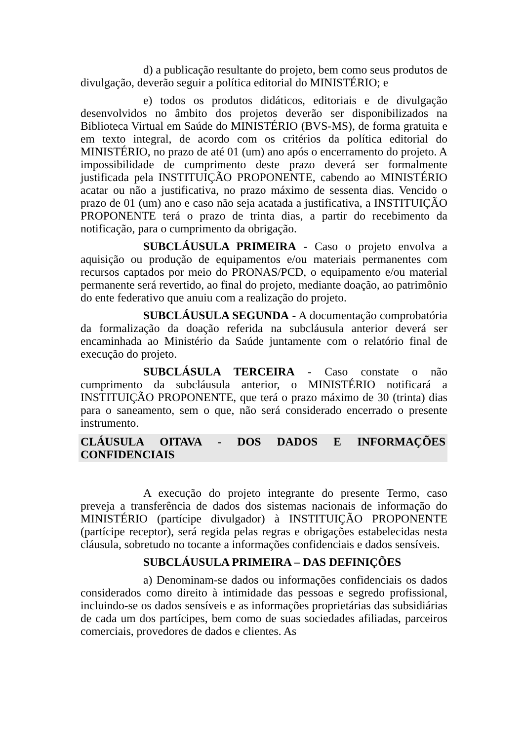d) a publicação resultante do projeto, bem como seus produtos de divulgação, deverão seguir a política editorial do MINISTÉRIO; e
e) todos os produtos didáticos, editoriais e de divulgação desenvolvidos no âmbito dos projetos deverão ser disponibilizados na Biblioteca Virtual em Saúde do MINISTÉRIO (BVS-MS), de forma gratuita e em texto integral, de acordo com os critérios da política editorial do MINISTÉRIO, no prazo de até 01 (um) ano após o encerramento do projeto. A impossibilidade de cumprimento deste prazo deverá ser formalmente justificada pela INSTITUIÇÃO PROPONENTE, cabendo ao MINISTÉRIO acatar ou não a justificativa, no prazo máximo de sessenta dias. Vencido o prazo de 01 (um) ano e caso não seja acatada a justificativa, a INSTITUIÇÃO PROPONENTE terá o prazo de trinta dias, a partir do recebimento da notificação, para o cumprimento da obrigação.
SUBCLÁUSULA PRIMEIRA - Caso o projeto envolva a aquisição ou produção de equipamentos e/ou materiais permanentes com recursos captados por meio do PRONAS/PCD, o equipamento e/ou material permanente será revertido, ao final do projeto, mediante doação, ao patrimônio do ente federativo que anuiu com a realização do projeto.
SUBCLÁUSULA SEGUNDA - A documentação comprobatória da formalização da doação referida na subcláusula anterior deverá ser encaminhada ao Ministério da Saúde juntamente com o relatório final de execução do projeto.
SUBCLÁSULA TERCEIRA - Caso constate o não cumprimento da subcláusula anterior, o MINISTÉRIO notificará a INSTITUIÇÃO PROPONENTE, que terá o prazo máximo de 30 (trinta) dias para o saneamento, sem o que, não será considerado encerrado o presente instrumento.
CLÁUSULA OITAVA - DOS DADOS E INFORMAÇÕES CONFIDENCIAIS
A execução do projeto integrante do presente Termo, caso preveja a transferência de dados dos sistemas nacionais de informação do MINISTÉRIO (partícipe divulgador) à INSTITUIÇÃO PROPONENTE (partícipe receptor), será regida pelas regras e obrigações estabelecidas nesta cláusula, sobretudo no tocante a informações confidenciais e dados sensíveis.
SUBCLÁUSULA PRIMEIRA – DAS DEFINIÇÕES
a) Denominam-se dados ou informações confidenciais os dados considerados como direito à intimidade das pessoas e segredo profissional, incluindo-se os dados sensíveis e as informações proprietárias das subsidiárias de cada um dos partícipes, bem como de suas sociedades afiliadas, parceiros comerciais, provedores de dados e clientes. As